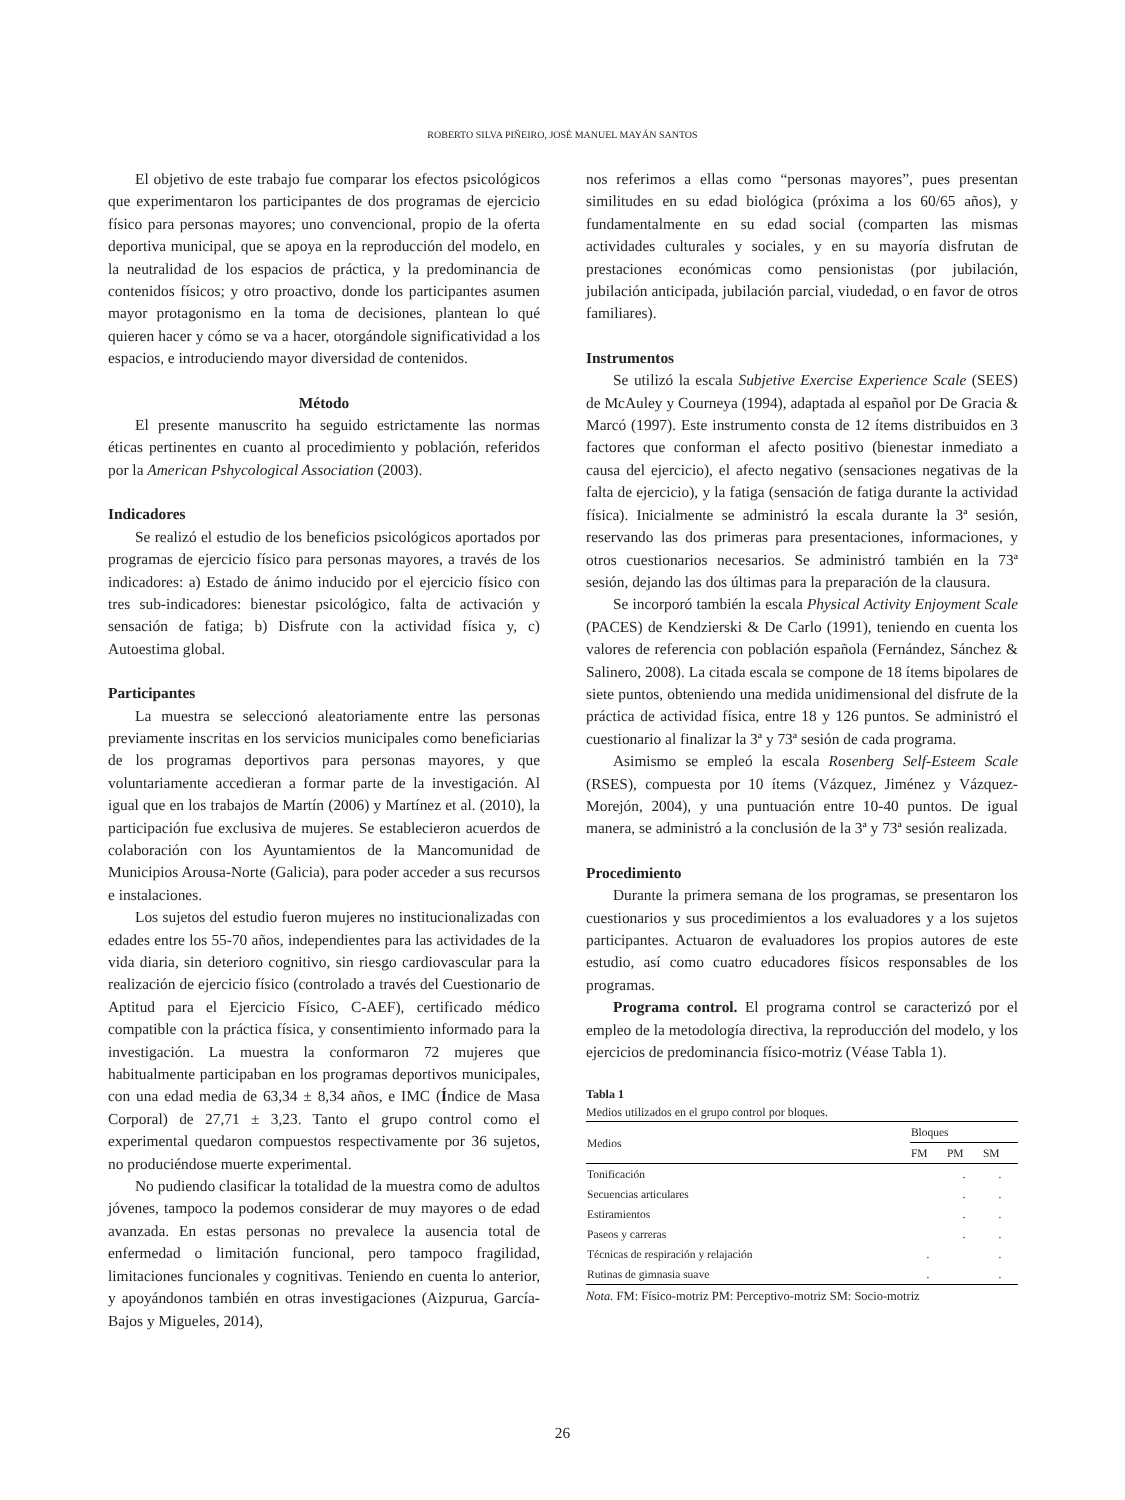ROBERTO SILVA PIÑEIRO, JOSÉ MANUEL MAYÁN SANTOS
El objetivo de este trabajo fue comparar los efectos psicológicos que experimentaron los participantes de dos programas de ejercicio físico para personas mayores; uno convencional, propio de la oferta deportiva municipal, que se apoya en la reproducción del modelo, en la neutralidad de los espacios de práctica, y la predominancia de contenidos físicos; y otro proactivo, donde los participantes asumen mayor protagonismo en la toma de decisiones, plantean lo qué quieren hacer y cómo se va a hacer, otorgándole significatividad a los espacios, e introduciendo mayor diversidad de contenidos.
Método
El presente manuscrito ha seguido estrictamente las normas éticas pertinentes en cuanto al procedimiento y población, referidos por la American Pshycological Association (2003).
Indicadores
Se realizó el estudio de los beneficios psicológicos aportados por programas de ejercicio físico para personas mayores, a través de los indicadores: a) Estado de ánimo inducido por el ejercicio físico con tres sub-indicadores: bienestar psicológico, falta de activación y sensación de fatiga; b) Disfrute con la actividad física y, c) Autoestima global.
Participantes
La muestra se seleccionó aleatoriamente entre las personas previamente inscritas en los servicios municipales como beneficiarias de los programas deportivos para personas mayores, y que voluntariamente accedieran a formar parte de la investigación. Al igual que en los trabajos de Martín (2006) y Martínez et al. (2010), la participación fue exclusiva de mujeres. Se establecieron acuerdos de colaboración con los Ayuntamientos de la Mancomunidad de Municipios Arousa-Norte (Galicia), para poder acceder a sus recursos e instalaciones.
Los sujetos del estudio fueron mujeres no institucionalizadas con edades entre los 55-70 años, independientes para las actividades de la vida diaria, sin deterioro cognitivo, sin riesgo cardiovascular para la realización de ejercicio físico (controlado a través del Cuestionario de Aptitud para el Ejercicio Físico, C-AEF), certificado médico compatible con la práctica física, y consentimiento informado para la investigación. La muestra la conformaron 72 mujeres que habitualmente participaban en los programas deportivos municipales, con una edad media de 63,34 ± 8,34 años, e IMC (Índice de Masa Corporal) de 27,71 ± 3,23. Tanto el grupo control como el experimental quedaron compuestos respectivamente por 36 sujetos, no produciéndose muerte experimental.
No pudiendo clasificar la totalidad de la muestra como de adultos jóvenes, tampoco la podemos considerar de muy mayores o de edad avanzada. En estas personas no prevalece la ausencia total de enfermedad o limitación funcional, pero tampoco fragilidad, limitaciones funcionales y cognitivas. Teniendo en cuenta lo anterior, y apoyándonos también en otras investigaciones (Aizpurua, García-Bajos y Migueles, 2014),
nos referimos a ellas como “personas mayores”, pues presentan similitudes en su edad biológica (próxima a los 60/65 años), y fundamentalmente en su edad social (comparten las mismas actividades culturales y sociales, y en su mayoría disfrutan de prestaciones económicas como pensionistas (por jubilación, jubilación anticipada, jubilación parcial, viudedad, o en favor de otros familiares).
Instrumentos
Se utilizó la escala Subjetive Exercise Experience Scale (SEES) de McAuley y Courneya (1994), adaptada al español por De Gracia & Marcó (1997). Este instrumento consta de 12 ítems distribuidos en 3 factores que conforman el afecto positivo (bienestar inmediato a causa del ejercicio), el afecto negativo (sensaciones negativas de la falta de ejercicio), y la fatiga (sensación de fatiga durante la actividad física). Inicialmente se administró la escala durante la 3ª sesión, reservando las dos primeras para presentaciones, informaciones, y otros cuestionarios necesarios. Se administró también en la 73ª sesión, dejando las dos últimas para la preparación de la clausura.
Se incorporó también la escala Physical Activity Enjoyment Scale (PACES) de Kendzierski & De Carlo (1991), teniendo en cuenta los valores de referencia con población española (Fernández, Sánchez & Salinero, 2008). La citada escala se compone de 18 ítems bipolares de siete puntos, obteniendo una medida unidimensional del disfrute de la práctica de actividad física, entre 18 y 126 puntos. Se administró el cuestionario al finalizar la 3ª y 73ª sesión de cada programa.
Asimismo se empleó la escala Rosenberg Self-Esteem Scale (RSES), compuesta por 10 ítems (Vázquez, Jiménez y Vázquez-Morejón, 2004), y una puntuación entre 10-40 puntos. De igual manera, se administró a la conclusión de la 3ª y 73ª sesión realizada.
Procedimiento
Durante la primera semana de los programas, se presentaron los cuestionarios y sus procedimientos a los evaluadores y a los sujetos participantes. Actuaron de evaluadores los propios autores de este estudio, así como cuatro educadores físicos responsables de los programas.
Programa control. El programa control se caracterizó por el empleo de la metodología directiva, la reproducción del modelo, y los ejercicios de predominancia físico-motriz (Véase Tabla 1).
Tabla 1
Medios utilizados en el grupo control por bloques.
| Medios | Bloques | | |
| --- | --- | --- | --- |
| | FM | PM | SM |
| Tonificación | | . | . |
| Secuencias articulares | | . | . |
| Estiramientos | | . | . |
| Paseos y carreras | | . | . |
| Técnicas de respiración y relajación | . | | . |
| Rutinas de gimnasia suave | . | | . |
Nota. FM: Físico-motriz PM: Perceptivo-motriz SM: Socio-motriz
26